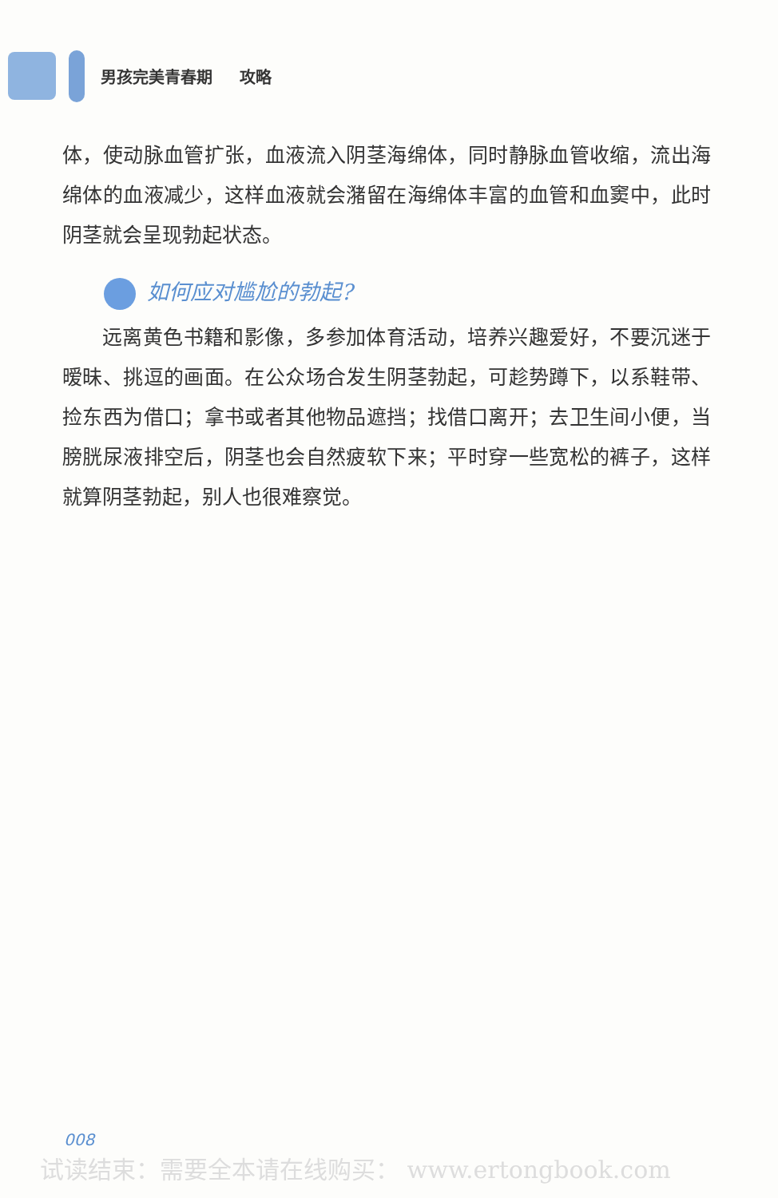男孩完美青春期 攻略
体，使动脉血管扩张，血液流入阴茎海绵体，同时静脉血管收缩，流出海绵体的血液减少，这样血液就会潴留在海绵体丰富的血管和血窦中，此时阴茎就会呈现勃起状态。
如何应对尴尬的勃起?
远离黄色书籍和影像，多参加体育活动，培养兴趣爱好，不要沉迷于暧昧、挑逗的画面。在公众场合发生阴茎勃起，可趁势蹲下，以系鞋带、捡东西为借口；拿书或者其他物品遮挡；找借口离开；去卫生间小便，当膀胱尿液排空后，阴茎也会自然疲软下来；平时穿一些宽松的裤子，这样就算阴茎勃起，别人也很难察觉。
008
试读结束：需要全本请在线购买： www.ertongbook.com